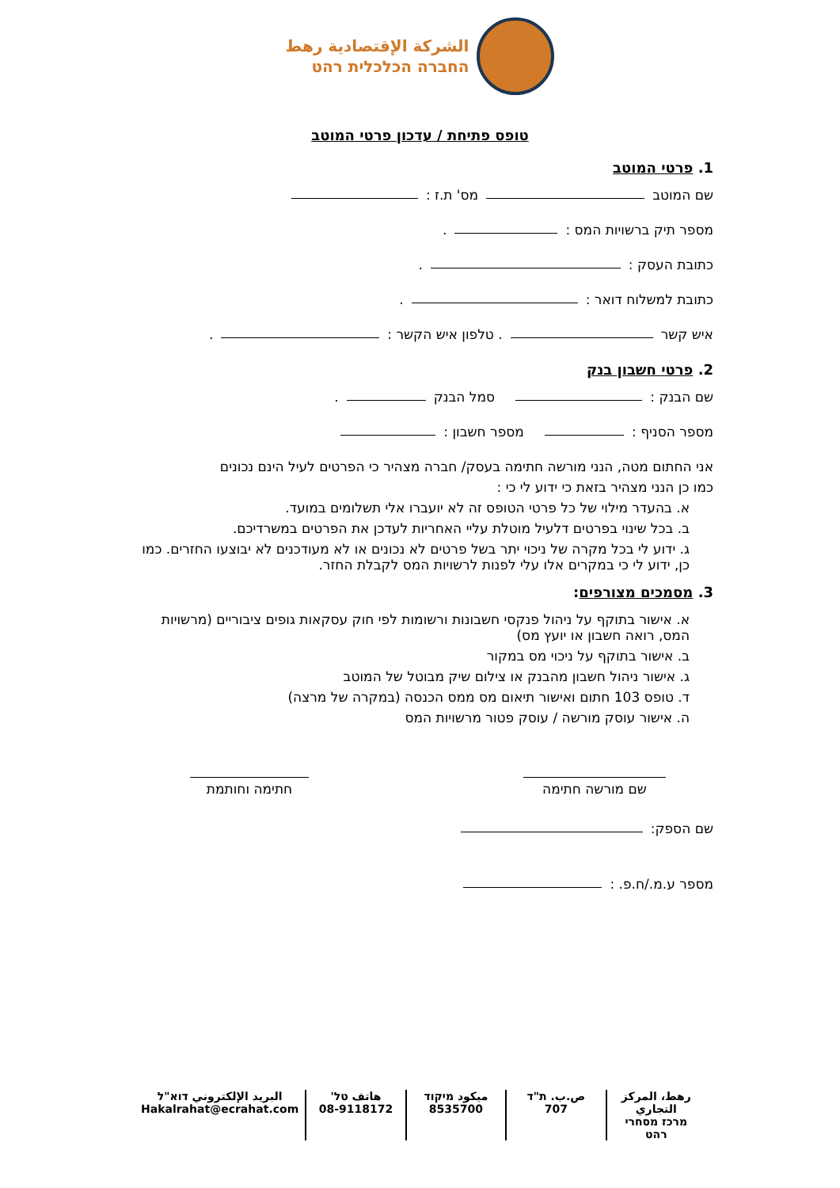الشركة الإقتصادية رهط
החברה הכלכלית רהט
טופס פתיחת / עדכון פרטי המוטב
1. פרטי המוטב
שם המוטב מס' ת.ז :
מספר תיק ברשויות המס : .
כתובת העסק : .
כתובת למשלוח דואר : .
איש קשר . טלפון איש הקשר : .
2. פרטי חשבון בנק
שם הבנק : סמל הבנק .
מספר הסניף : מספר חשבון :
אני החתום מטה, הנני מורשה חתימה בעסק/ חברה מצהיר כי הפרטים לעיל הינם נכונים
כמו כן הנני מצהיר בזאת כי ידוע לי כי :
א. בהעדר מילוי של כל פרטי הטופס זה לא יועברו אלי תשלומים במועד.
ב. בכל שינוי בפרטים דלעיל מוטלת עליי האחריות לעדכן את הפרטים במשרדיכם.
ג. ידוע לי בכל מקרה של ניכוי יתר בשל פרטים לא נכונים או לא מעודכנים לא יבוצעו החזרים. כמו כן, ידוע לי כי במקרים אלו עלי לפנות לרשויות המס לקבלת החזר.
3. מסמכים מצורפים:
א. אישור בתוקף על ניהול פנקסי חשבונות ורשומות לפי חוק עסקאות גופים ציבוריים (מרשויות המס, רואה חשבון או יועץ מס)
ב. אישור בתוקף על ניכוי מס במקור
ג. אישור ניהול חשבון מהבנק או צילום שיק מבוטל של המוטב
ד. טופס 103 חתום ואישור תיאום מס ממס הכנסה (במקרה של מרצה)
ה. אישור עוסק מורשה / עוסק פטור מרשויות המס
שם מורשה חתימה
חתימה וחותמת
שם הספק:
מספר ע.מ./ח.פ. :
رهط، المركز التجاري
מרכז מסחרי רהט
ص.ب. ת"ד
707
ميكود מיקוד
8535700
هاتف טל'
08-9118172
البريد الإلكتروني דוא"ל
Hakalrahat@ecrahat.com